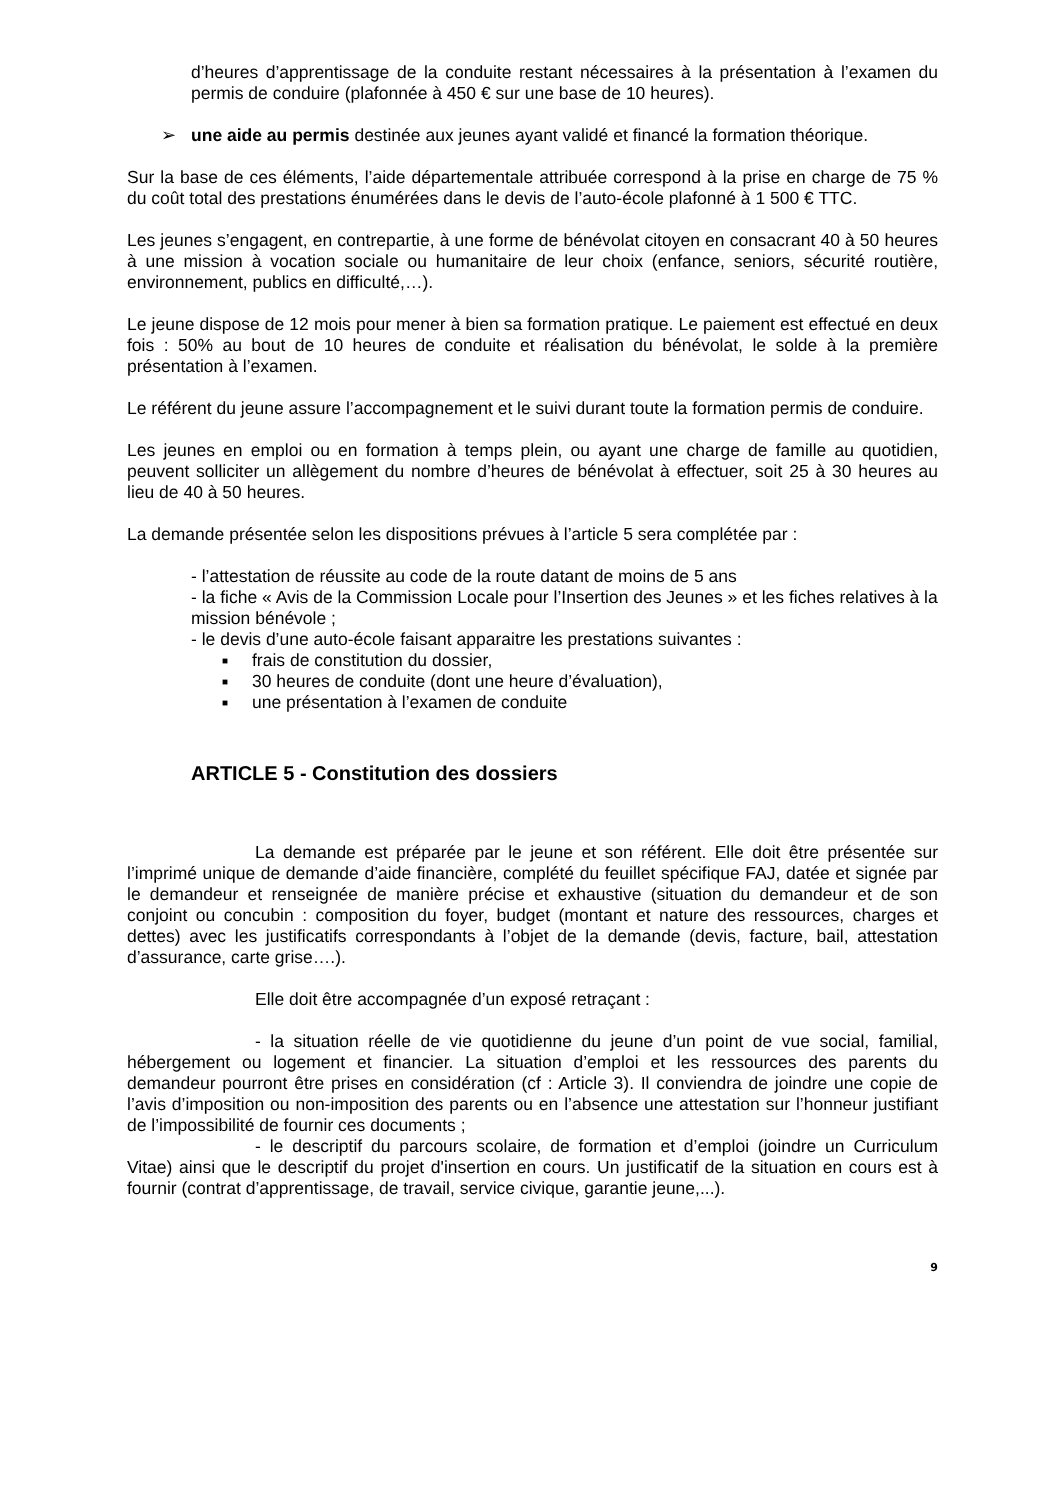d’heures d’apprentissage de la conduite restant nécessaires à la présentation à l’examen du permis de conduire (plafonnée à 450 € sur une base de 10 heures).
➢ une aide au permis destinée aux jeunes ayant validé et financé la formation théorique.
Sur la base de ces éléments, l’aide départementale attribuée correspond à la prise en charge de 75 % du coût total des prestations énumérées dans le devis de l’auto-école plafonné à 1 500 € TTC.
Les jeunes s’engagent, en contrepartie, à une forme de bénévolat citoyen en consacrant 40 à 50 heures à une mission à vocation sociale ou humanitaire de leur choix (enfance, seniors, sécurité routière, environnement, publics en difficulté,…).
Le jeune dispose de 12 mois pour mener à bien sa formation pratique. Le paiement est effectué en deux fois : 50% au bout de 10 heures de conduite et réalisation du bénévolat, le solde à la première présentation à l’examen.
Le référent du jeune assure l’accompagnement et le suivi durant toute la formation permis de conduire.
Les jeunes en emploi ou en formation à temps plein, ou ayant une charge de famille au quotidien, peuvent solliciter un allègement du nombre d’heures de bénévolat à effectuer, soit 25 à 30 heures au lieu de 40 à 50 heures.
La demande présentée selon les dispositions prévues à l’article 5 sera complétée par :
- l’attestation de réussite au code de la route datant de moins de 5 ans
- la fiche « Avis de la Commission Locale pour l’Insertion des Jeunes » et les fiches relatives à la mission bénévole ;
- le devis d’une auto-école faisant apparaitre les prestations suivantes :
■ frais de constitution du dossier,
■ 30 heures de conduite (dont une heure d’évaluation),
■ une présentation à l’examen de conduite
ARTICLE 5 - Constitution des dossiers
La demande est préparée par le jeune et son référent. Elle doit être présentée sur l’imprimé unique de demande d’aide financière, complété du feuillet spécifique FAJ, datée et signée par le demandeur et renseignée de manière précise et exhaustive (situation du demandeur et de son conjoint ou concubin : composition du foyer, budget (montant et nature des ressources, charges et dettes) avec les justificatifs correspondants à l’objet de la demande (devis, facture, bail, attestation d’assurance, carte grise….).
Elle doit être accompagnée d’un exposé retraçant :
- la situation réelle de vie quotidienne du jeune d’un point de vue social, familial, hébergement ou logement et financier. La situation d’emploi et les ressources des parents du demandeur pourront être prises en considération (cf : Article 3). Il conviendra de joindre une copie de l’avis d’imposition ou non-imposition des parents ou en l’absence une attestation sur l’honneur justifiant de l’impossibilité de fournir ces documents ;
- le descriptif du parcours scolaire, de formation et d’emploi (joindre un Curriculum Vitae) ainsi que le descriptif du projet d'insertion en cours. Un justificatif de la situation en cours est à fournir (contrat d’apprentissage, de travail, service civique, garantie jeune,...).
9